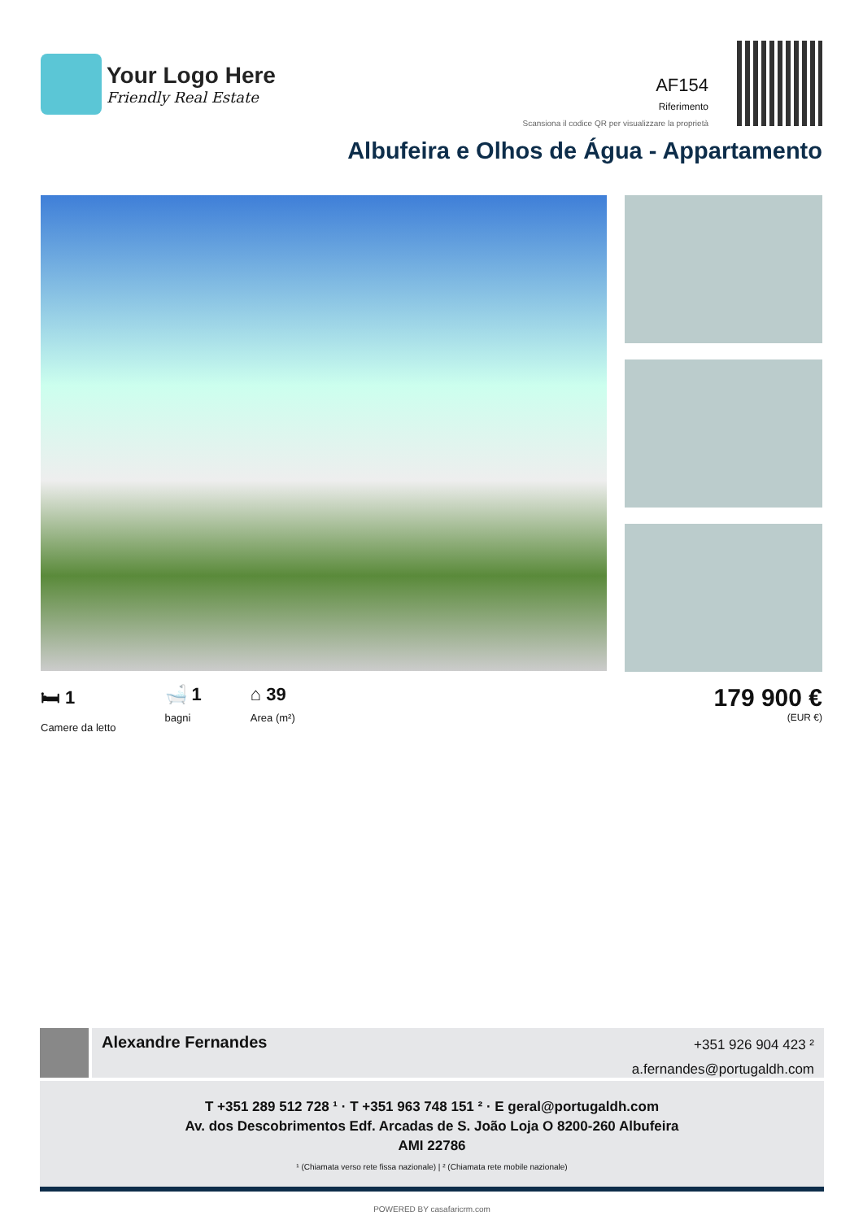Your Logo Here
Friendly Real Estate
AF154
Riferimento
Scansiona il codice QR per visualizzare la proprietà
Albufeira e Olhos de Água - Appartamento
🛏 1
Camere da letto
🛁 1
bagni
⌂ 39
Area (m²)
179 900 €
(EUR €)
Alexandre Fernandes
+351 926 904 423 ²
a.fernandes@portugaldh.com
T +351 289 512 728 ¹ · T +351 963 748 151 ² · E geral@portugaldh.com
Av. dos Descobrimentos Edf. Arcadas de S. João Loja O 8200-260 Albufeira
AMI 22786
¹ (Chiamata verso rete fissa nazionale) | ² (Chiamata rete mobile nazionale)
POWERED BY casafaricrm.com